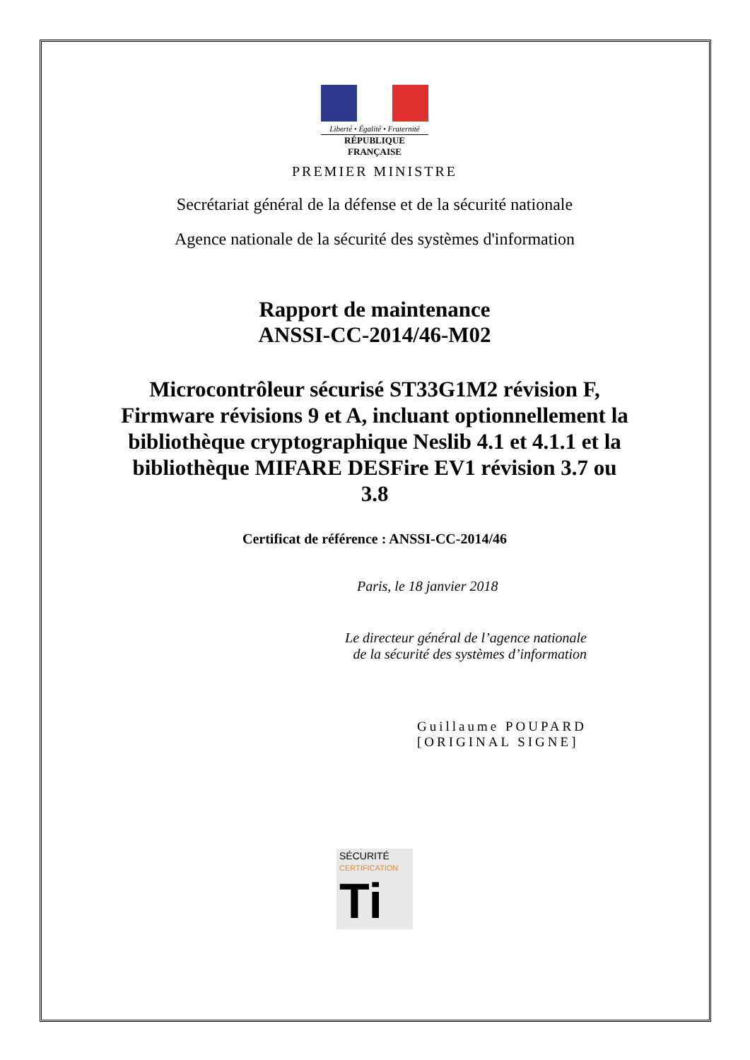Liberté • Égalité • Fraternité
RÉPUBLIQUE FRANÇAISE
PREMIER MINISTRE
Secrétariat général de la défense et de la sécurité nationale
Agence nationale de la sécurité des systèmes d'information
Rapport de maintenance
ANSSI-CC-2014/46-M02
Microcontrôleur sécurisé ST33G1M2 révision F, Firmware révisions 9 et A, incluant optionnellement la bibliothèque cryptographique Neslib 4.1 et 4.1.1 et la bibliothèque MIFARE DESFire EV1 révision 3.7 ou 3.8
Certificat de référence : ANSSI-CC-2014/46
Paris, le 18 janvier 2018
Le directeur général de l’agence nationale
de la sécurité des systèmes d’information
Guillaume POUPARD
[ORIGINAL SIGNE]
SÉCURITÉ CERTIFICATION
Ti